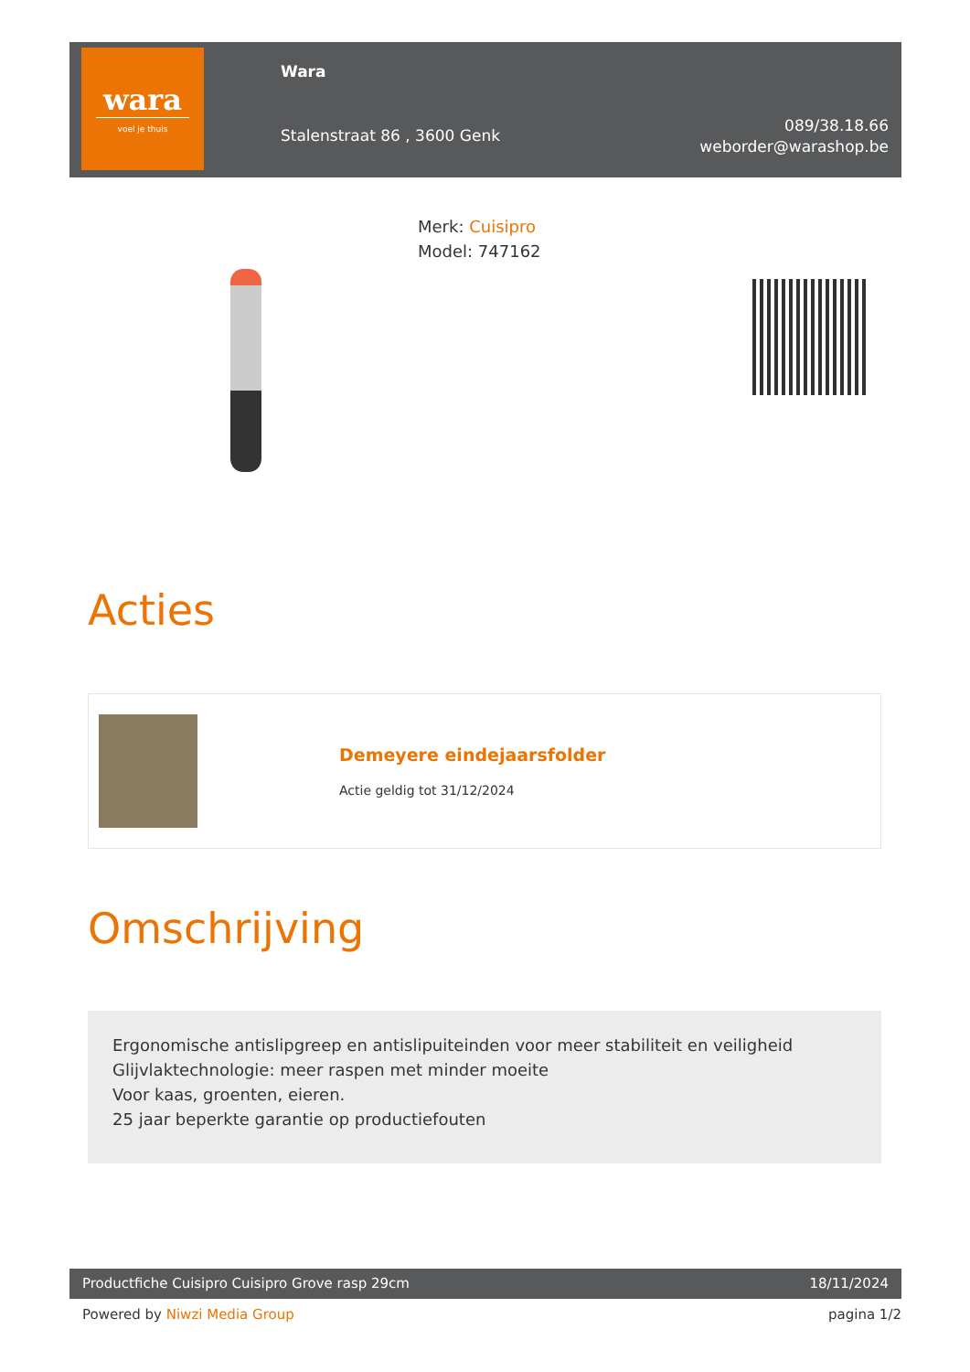wara
voel je thuis
Wara
Stalenstraat 86 , 3600 Genk
089/38.18.66
weborder@warashop.be
Merk: Cuisipro
Model: 747162
Acties
Demeyere eindejaarsfolder
Actie geldig tot 31/12/2024
Omschrijving
Ergonomische antislipgreep en antislipuiteinden voor meer stabiliteit en veiligheid
Glijvlaktechnologie: meer raspen met minder moeite
Voor kaas, groenten, eieren.
25 jaar beperkte garantie op productiefouten
Productfiche Cuisipro Cuisipro Grove rasp 29cm 18/11/2024
Powered by Niwzi Media Group pagina 1/2